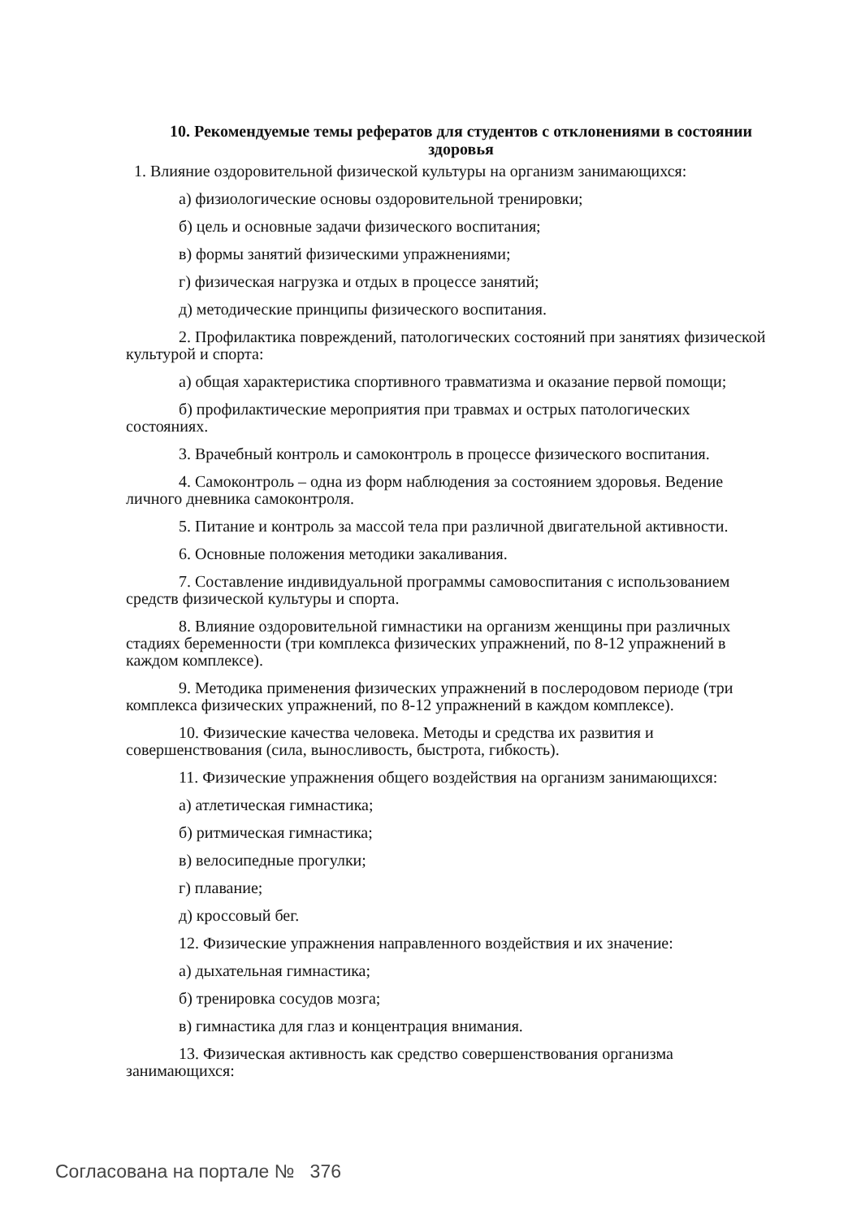10. Рекомендуемые темы рефератов для студентов с отклонениями в состоянии здоровья
1. Влияние оздоровительной физической культуры на организм занимающихся:
а) физиологические основы оздоровительной тренировки;
б) цель и основные задачи физического воспитания;
в) формы занятий физическими упражнениями;
г) физическая нагрузка и отдых в процессе занятий;
д) методические принципы физического воспитания.
2. Профилактика повреждений, патологических состояний при занятиях физической культурой и спорта:
а) общая характеристика спортивного травматизма и оказание первой помощи;
б) профилактические мероприятия при травмах и острых патологических состояниях.
3. Врачебный контроль и самоконтроль в процессе физического воспитания.
4. Самоконтроль – одна из форм наблюдения за состоянием здоровья. Ведение личного дневника самоконтроля.
5. Питание и контроль за массой тела при различной двигательной активности.
6. Основные положения методики закаливания.
7. Составление индивидуальной программы самовоспитания с использованием средств физической культуры и спорта.
8. Влияние оздоровительной гимнастики на организм женщины при различных стадиях беременности (три комплекса физических упражнений, по 8-12 упражнений в каждом комплексе).
9. Методика применения физических упражнений в послеродовом периоде (три комплекса физических упражнений, по 8-12 упражнений в каждом комплексе).
10. Физические качества человека. Методы и средства их развития и совершенствования (сила, выносливость, быстрота, гибкость).
11. Физические упражнения общего воздействия на организм занимающихся:
а) атлетическая гимнастика;
б) ритмическая гимнастика;
в) велосипедные прогулки;
г) плавание;
д) кроссовый бег.
12. Физические упражнения направленного воздействия и их значение:
а) дыхательная гимнастика;
б) тренировка сосудов мозга;
в) гимнастика для глаз и концентрация внимания.
13. Физическая активность как средство совершенствования организма занимающихся:
Согласована на портале № 376